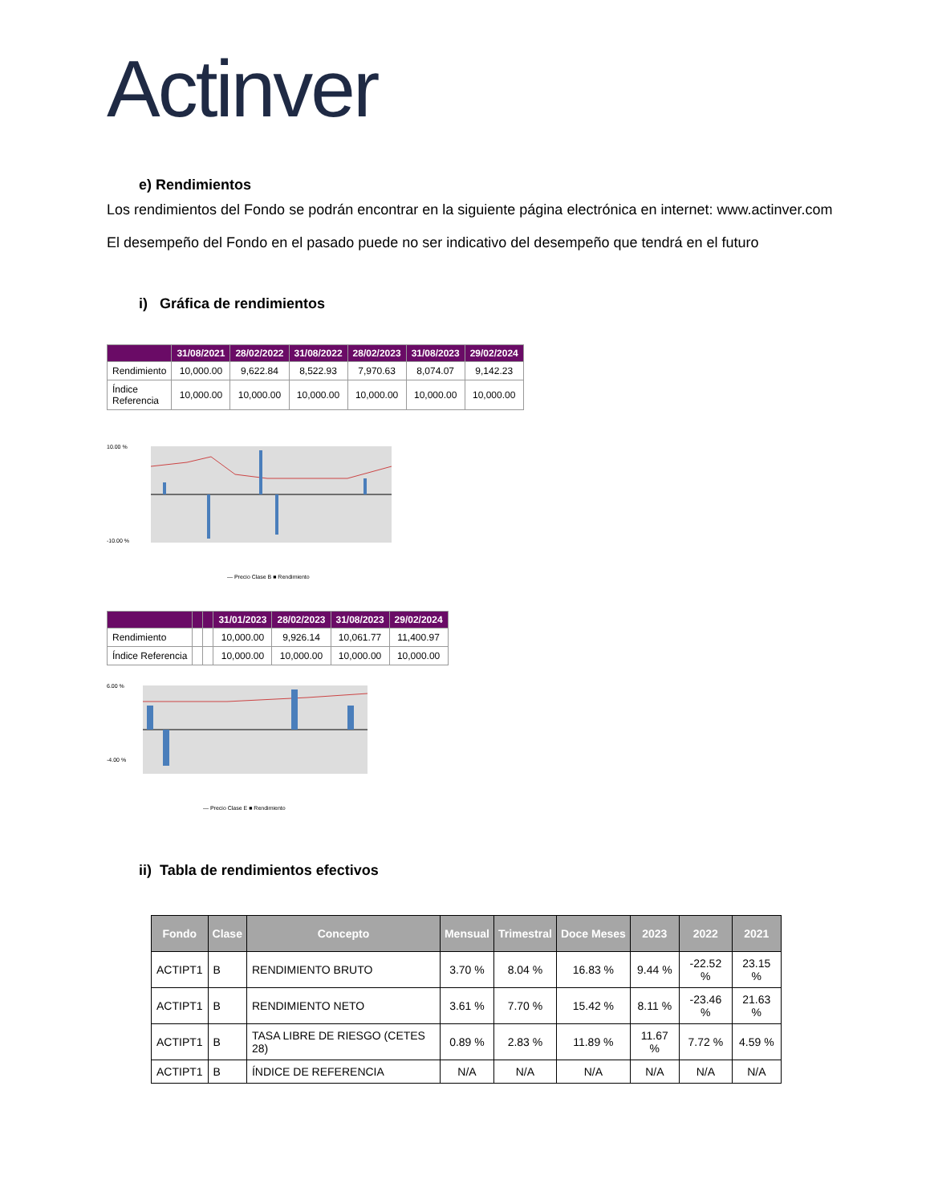Actinver
e) Rendimientos
Los rendimientos del Fondo se podrán encontrar en la siguiente página electrónica en internet: www.actinver.com
El desempeño del Fondo en el pasado puede no ser indicativo del desempeño que tendrá en el futuro
i) Gráfica de rendimientos
| | 31/08/2021 | 28/02/2022 | 31/08/2022 | 28/02/2023 | 31/08/2023 | 29/02/2024 |
| --- | --- | --- | --- | --- | --- | --- |
| Rendimiento | 10,000.00 | 9,622.84 | 8,522.93 | 7,970.63 | 8,074.07 | 9,142.23 |
| Índice Referencia | 10,000.00 | 10,000.00 | 10,000.00 | 10,000.00 | 10,000.00 | 10,000.00 |
10.00 %
-10.00 %
— Precio Clase B ■ Rendimiento
| | | | 31/01/2023 | 28/02/2023 | 31/08/2023 | 29/02/2024 |
| --- | --- | --- | --- | --- | --- | --- |
| Rendimiento | | | 10,000.00 | 9,926.14 | 10,061.77 | 11,400.97 |
| Índice Referencia | | | 10,000.00 | 10,000.00 | 10,000.00 | 10,000.00 |
6.00 %
-4.00 %
— Precio Clase E ■ Rendimiento
ii) Tabla de rendimientos efectivos
| Fondo | Clase | Concepto | Mensual | Trimestral | Doce Meses | 2023 | 2022 | 2021 |
| --- | --- | --- | --- | --- | --- | --- | --- | --- |
| ACTIPT1 | B | RENDIMIENTO BRUTO | 3.70 % | 8.04 % | 16.83 % | 9.44 % | -22.52 % | 23.15 % |
| ACTIPT1 | B | RENDIMIENTO NETO | 3.61 % | 7.70 % | 15.42 % | 8.11 % | -23.46 % | 21.63 % |
| ACTIPT1 | B | TASA LIBRE DE RIESGO (CETES 28) | 0.89 % | 2.83 % | 11.89 % | 11.67 % | 7.72 % | 4.59 % |
| ACTIPT1 | B | ÍNDICE DE REFERENCIA | N/A | N/A | N/A | N/A | N/A | N/A |